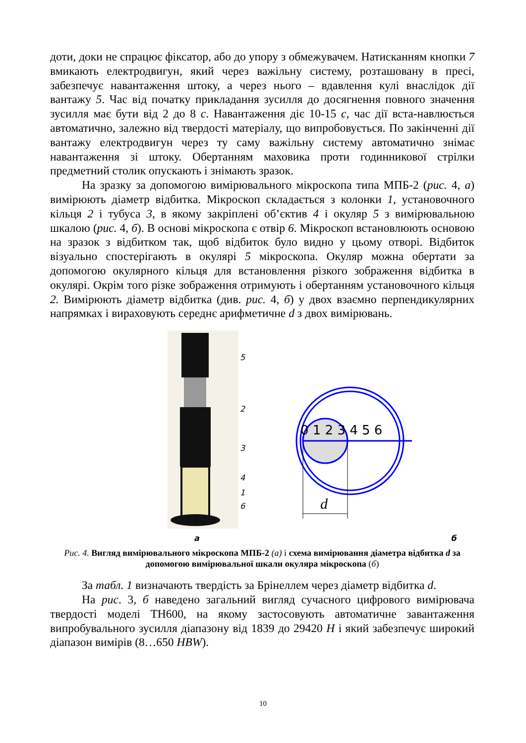доти, доки не спрацює фіксатор, або до упору з обмежувачем. Натисканням кнопки 7 вмикають електродвигун, який через важільну систему, розташовану в пресі, забезпечує навантаження штоку, а через нього – вдавлення кулі внаслідок дії вантажу 5. Час від початку прикладання зусилля до досягнення повного значення зусилля має бути від 2 до 8 с. Навантаження діє 10-15 с, час дії вста-навлюється автоматично, залежно від твердості матеріалу, що випробовується. По закінченні дії вантажу електродвигун через ту саму важільну систему автоматично знімає навантаження зі штоку. Обертанням маховика проти годинникової стрілки предметний столик опускають і знімають зразок.
На зразку за допомогою вимірювального мікроскопа типа МПБ-2 (рис. 4, а) вимірюють діаметр відбитка. Мікроскоп складається з колонки 1, установочного кільця 2 і тубуса 3, в якому закріплені об’єктив 4 і окуляр 5 з вимірювальною шкалою (рис. 4, б). В основі мікроскопа є отвір 6. Мікроскоп встановлюють основою на зразок з відбитком так, щоб відбиток було видно у цьому отворі. Відбиток візуально спостерігають в окулярі 5 мікроскопа. Окуляр можна обертати за допомогою окулярного кільця для встановлення різкого зображення відбитка в окулярі. Окрім того різке зображення отримують і обертанням установочного кільця 2. Вимірюють діаметр відбитка (див. рис. 4, б) у двох взаємно перпендикулярних напрямках і вираховують середнє арифметичне d з двох вимірювань.
5
2
3
4
1
6
а
б
0 1 2 3 4 5 6
d
Рис. 4. Вигляд вимірювального мікроскопа МПБ-2 (а) і схема вимірювання діаметра відбитка d за допомогою вимірювальної шкали окуляра мікроскопа (б)
За табл. 1 визначають твердість за Брінеллем через діаметр відбитка d.
На рис. 3, б наведено загальний вигляд сучасного цифрового вимірювача твердості моделі TH600, на якому застосовують автоматичне завантаження випробувального зусилля діапазону від 1839 до 29420 Н і який забезпечує широкий діапазон вимірів (8…650 HBW).
10